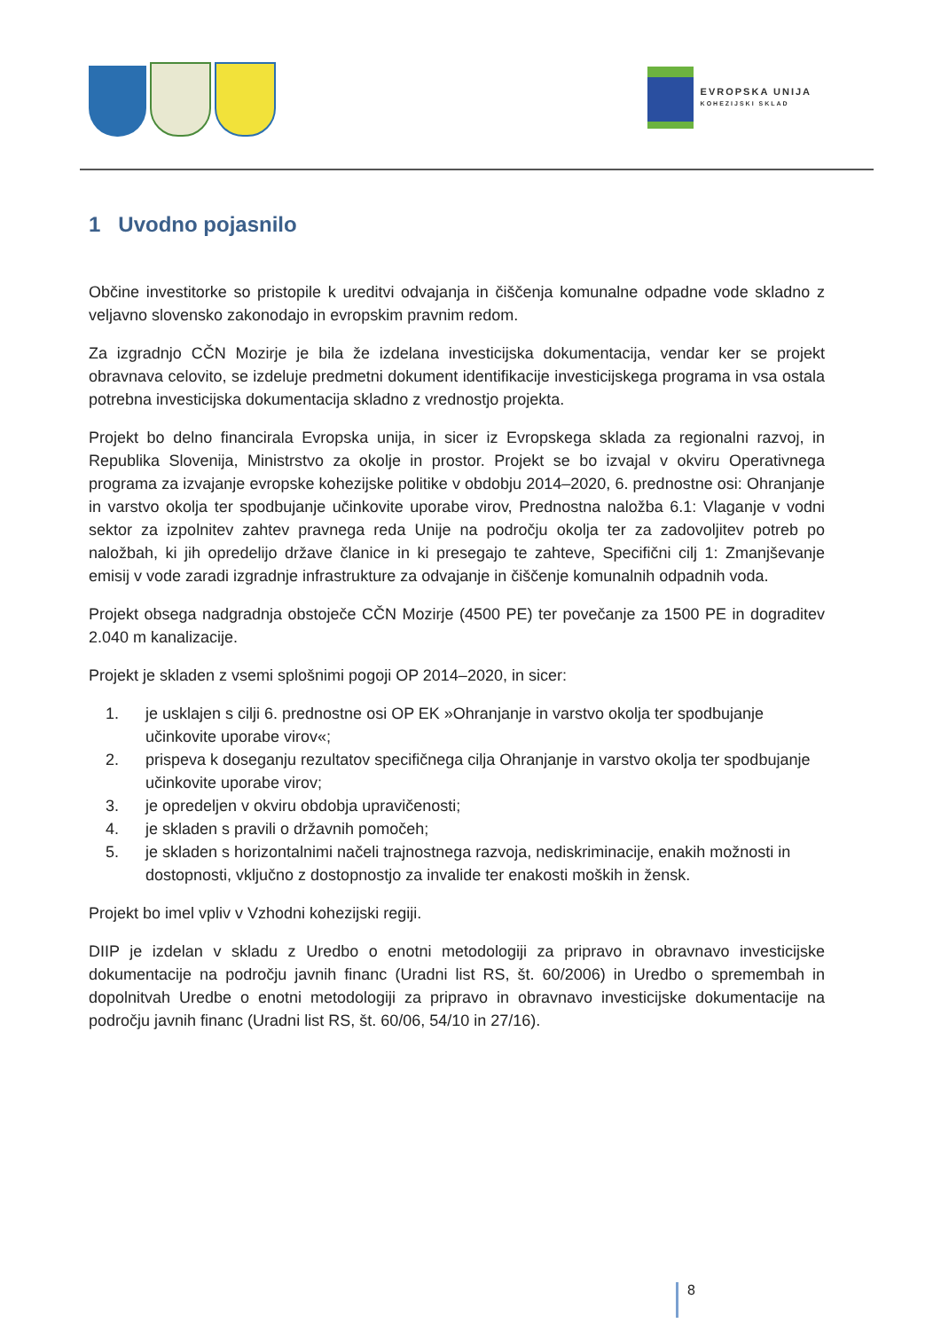EVROPSKA UNIJA
KOHEZIJSKI SKLAD
1 Uvodno pojasnilo
Občine investitorke so pristopile k ureditvi odvajanja in čiščenja komunalne odpadne vode skladno z veljavno slovensko zakonodajo in evropskim pravnim redom.
Za izgradnjo CČN Mozirje je bila že izdelana investicijska dokumentacija, vendar ker se projekt obravnava celovito, se izdeluje predmetni dokument identifikacije investicijskega programa in vsa ostala potrebna investicijska dokumentacija skladno z vrednostjo projekta.
Projekt bo delno financirala Evropska unija, in sicer iz Evropskega sklada za regionalni razvoj, in Republika Slovenija, Ministrstvo za okolje in prostor. Projekt se bo izvajal v okviru Operativnega programa za izvajanje evropske kohezijske politike v obdobju 2014–2020, 6. prednostne osi: Ohranjanje in varstvo okolja ter spodbujanje učinkovite uporabe virov, Prednostna naložba 6.1: Vlaganje v vodni sektor za izpolnitev zahtev pravnega reda Unije na področju okolja ter za zadovoljitev potreb po naložbah, ki jih opredelijo države članice in ki presegajo te zahteve, Specifični cilj 1: Zmanjševanje emisij v vode zaradi izgradnje infrastrukture za odvajanje in čiščenje komunalnih odpadnih voda.
Projekt obsega nadgradnja obstoječe CČN Mozirje (4500 PE) ter povečanje za 1500 PE in dograditev 2.040 m kanalizacije.
Projekt je skladen z vsemi splošnimi pogoji OP 2014–2020, in sicer:
1. je usklajen s cilji 6. prednostne osi OP EK »Ohranjanje in varstvo okolja ter spodbujanje učinkovite uporabe virov«;
2. prispeva k doseganju rezultatov specifičnega cilja Ohranjanje in varstvo okolja ter spodbujanje učinkovite uporabe virov;
3. je opredeljen v okviru obdobja upravičenosti;
4. je skladen s pravili o državnih pomočeh;
5. je skladen s horizontalnimi načeli trajnostnega razvoja, nediskriminacije, enakih možnosti in dostopnosti, vključno z dostopnostjo za invalide ter enakosti moških in žensk.
Projekt bo imel vpliv v Vzhodni kohezijski regiji.
DIIP je izdelan v skladu z Uredbo o enotni metodologiji za pripravo in obravnavo investicijske dokumentacije na področju javnih financ (Uradni list RS, št. 60/2006) in Uredbo o spremembah in dopolnitvah Uredbe o enotni metodologiji za pripravo in obravnavo investicijske dokumentacije na področju javnih financ (Uradni list RS, št. 60/06, 54/10 in 27/16).
8